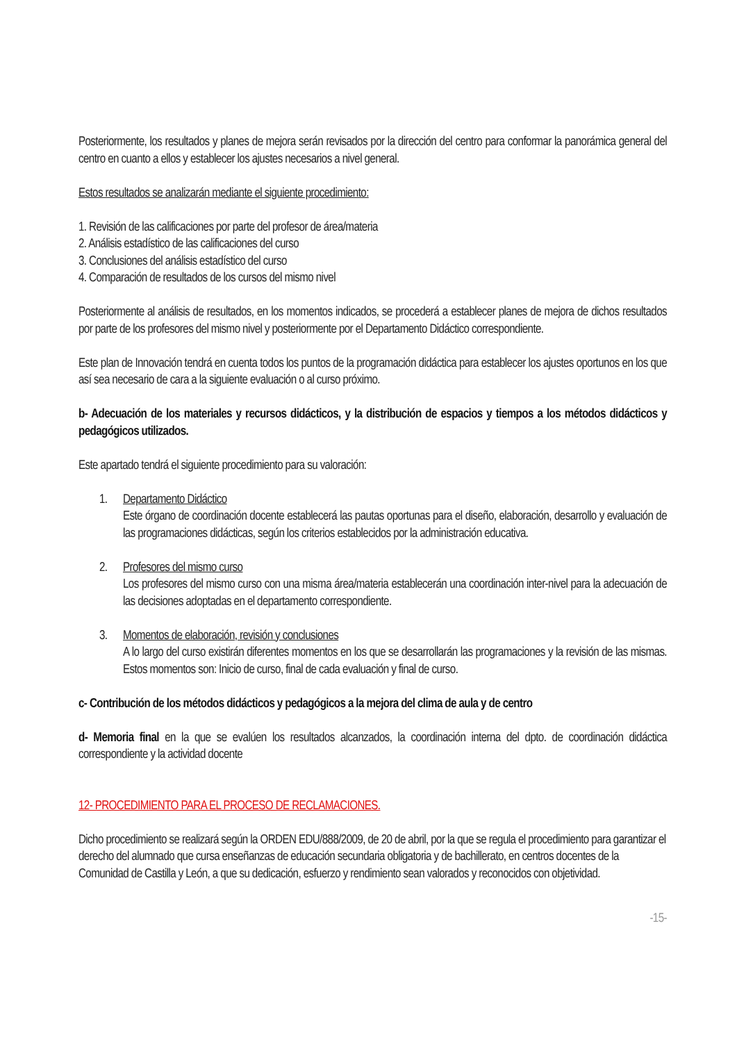Posteriormente, los resultados y planes de mejora serán revisados por la dirección del centro para conformar la panorámica general del centro en cuanto a ellos y establecer los ajustes necesarios a nivel general.
Estos resultados se analizarán mediante el siguiente procedimiento:
1. Revisión de las calificaciones por parte del profesor de área/materia
2. Análisis estadístico de las calificaciones del curso
3. Conclusiones del análisis estadístico del curso
4. Comparación de resultados de los cursos del mismo nivel
Posteriormente al análisis de resultados, en los momentos indicados, se procederá a establecer planes de mejora de dichos resultados por parte de los profesores del mismo nivel y posteriormente por el Departamento Didáctico correspondiente.
Este plan de Innovación tendrá en cuenta todos los puntos de la programación didáctica para establecer los ajustes oportunos en los que así sea necesario de cara a la siguiente evaluación o al curso próximo.
b- Adecuación de los materiales y recursos didácticos, y la distribución de espacios y tiempos a los métodos didácticos y pedagógicos utilizados.
Este apartado tendrá el siguiente procedimiento para su valoración:
1. Departamento Didáctico
Este órgano de coordinación docente establecerá las pautas oportunas para el diseño, elaboración, desarrollo y evaluación de las programaciones didácticas, según los criterios establecidos por la administración educativa.
2. Profesores del mismo curso
Los profesores del mismo curso con una misma área/materia establecerán una coordinación inter-nivel para la adecuación de las decisiones adoptadas en el departamento correspondiente.
3. Momentos de elaboración, revisión y conclusiones
A lo largo del curso existirán diferentes momentos en los que se desarrollarán las programaciones y la revisión de las mismas. Estos momentos son: Inicio de curso, final de cada evaluación y final de curso.
c- Contribución de los métodos didácticos y pedagógicos a la mejora del clima de aula y de centro
d- Memoria final en la que se evalúen los resultados alcanzados, la coordinación interna del dpto. de coordinación didáctica correspondiente y la actividad docente
12- PROCEDIMIENTO PARA EL PROCESO DE RECLAMACIONES.
Dicho procedimiento se realizará según la ORDEN EDU/888/2009, de 20 de abril, por la que se regula el procedimiento para garantizar el derecho del alumnado que cursa enseñanzas de educación secundaria obligatoria y de bachillerato, en centros docentes de la Comunidad de Castilla y León, a que su dedicación, esfuerzo y rendimiento sean valorados y reconocidos con objetividad.
-15-